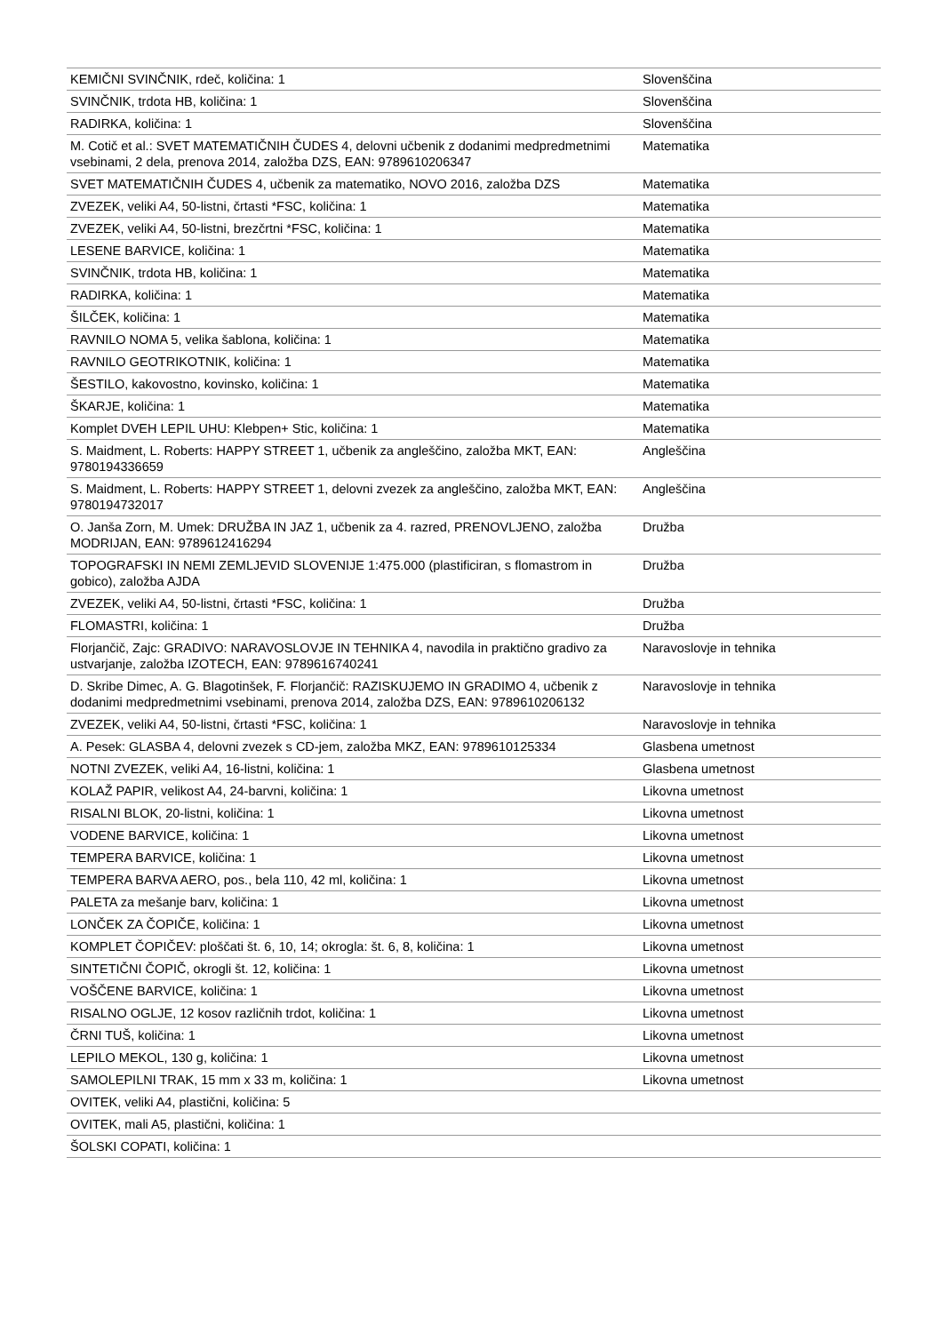| KEMIČNI SVINČNIK, rdeč, količina: 1 | Slovenščina |
| SVINČNIK, trdota HB, količina: 1 | Slovenščina |
| RADIRKA, količina: 1 | Slovenščina |
| M. Cotič et al.: SVET MATEMATIČNIH ČUDES 4, delovni učbenik z dodanimi medpredmetnimi vsebinami, 2 dela, prenova 2014, založba DZS, EAN: 9789610206347 | Matematika |
| SVET MATEMATIČNIH ČUDES 4, učbenik za matematiko, NOVO 2016, založba DZS | Matematika |
| ZVEZEK, veliki A4, 50-listni, črtasti *FSC, količina: 1 | Matematika |
| ZVEZEK, veliki A4, 50-listni, brezčrtni *FSC, količina: 1 | Matematika |
| LESENE BARVICE, količina: 1 | Matematika |
| SVINČNIK, trdota HB, količina: 1 | Matematika |
| RADIRKA, količina: 1 | Matematika |
| ŠILČEK, količina: 1 | Matematika |
| RAVNILO NOMA 5, velika šablona, količina: 1 | Matematika |
| RAVNILO GEOTRIKOTNIK, količina: 1 | Matematika |
| ŠESTILO, kakovostno, kovinsko, količina: 1 | Matematika |
| ŠKARJE, količina: 1 | Matematika |
| Komplet DVEH LEPIL UHU: Klebpen+ Stic, količina: 1 | Matematika |
| S. Maidment, L. Roberts: HAPPY STREET 1, učbenik za angleščino, založba MKT, EAN: 9780194336659 | Angleščina |
| S. Maidment, L. Roberts: HAPPY STREET 1, delovni zvezek za angleščino, založba MKT, EAN: 9780194732017 | Angleščina |
| O. Janša Zorn, M. Umek: DRUŽBA IN JAZ 1, učbenik za 4. razred, PRENOVLJENO, založba MODRIJAN, EAN: 9789612416294 | Družba |
| TOPOGRAFSKI IN NEMI ZEMLJEVID SLOVENIJE 1:475.000 (plastificiran, s flomastrom in gobico), založba AJDA | Družba |
| ZVEZEK, veliki A4, 50-listni, črtasti *FSC, količina: 1 | Družba |
| FLOMASTRI, količina: 1 | Družba |
| Florjančič, Zajc: GRADIVO: NARAVOSLOVJE IN TEHNIKA 4, navodila in praktično gradivo za ustvarjanje, založba IZOTECH, EAN: 9789616740241 | Naravoslovje in tehnika |
| D. Skribe Dimec, A. G. Blagotinšek, F. Florjančič: RAZISKUJEMO IN GRADIMO 4, učbenik z dodanimi medpredmetnimi vsebinami, prenova 2014, založba DZS, EAN: 9789610206132 | Naravoslovje in tehnika |
| ZVEZEK, veliki A4, 50-listni, črtasti *FSC, količina: 1 | Naravoslovje in tehnika |
| A. Pesek: GLASBA 4, delovni zvezek s CD-jem, založba MKZ, EAN: 9789610125334 | Glasbena umetnost |
| NOTNI ZVEZEK, veliki A4, 16-listni, količina: 1 | Glasbena umetnost |
| KOLAŽ PAPIR, velikost A4, 24-barvni, količina: 1 | Likovna umetnost |
| RISALNI BLOK, 20-listni, količina: 1 | Likovna umetnost |
| VODENE BARVICE, količina: 1 | Likovna umetnost |
| TEMPERA BARVICE, količina: 1 | Likovna umetnost |
| TEMPERA BARVA AERO, pos., bela 110, 42 ml, količina: 1 | Likovna umetnost |
| PALETA za mešanje barv, količina: 1 | Likovna umetnost |
| LONČEK ZA ČOPIČE, količina: 1 | Likovna umetnost |
| KOMPLET ČOPIČEV: ploščati št. 6, 10, 14; okrogla: št. 6, 8, količina: 1 | Likovna umetnost |
| SINTETIČNI ČOPIČ, okrogli št. 12, količina: 1 | Likovna umetnost |
| VOŠČENE BARVICE, količina: 1 | Likovna umetnost |
| RISALNO OGLJE, 12 kosov različnih trdot, količina: 1 | Likovna umetnost |
| ČRNI TUŠ, količina: 1 | Likovna umetnost |
| LEPILO MEKOL, 130 g, količina: 1 | Likovna umetnost |
| SAMOLEPILNI TRAK, 15 mm x 33 m, količina: 1 | Likovna umetnost |
| OVITEK, veliki A4, plastični, količina: 5 | |
| OVITEK, mali A5, plastični, količina: 1 | |
| ŠOLSKI COPATI, količina: 1 | |